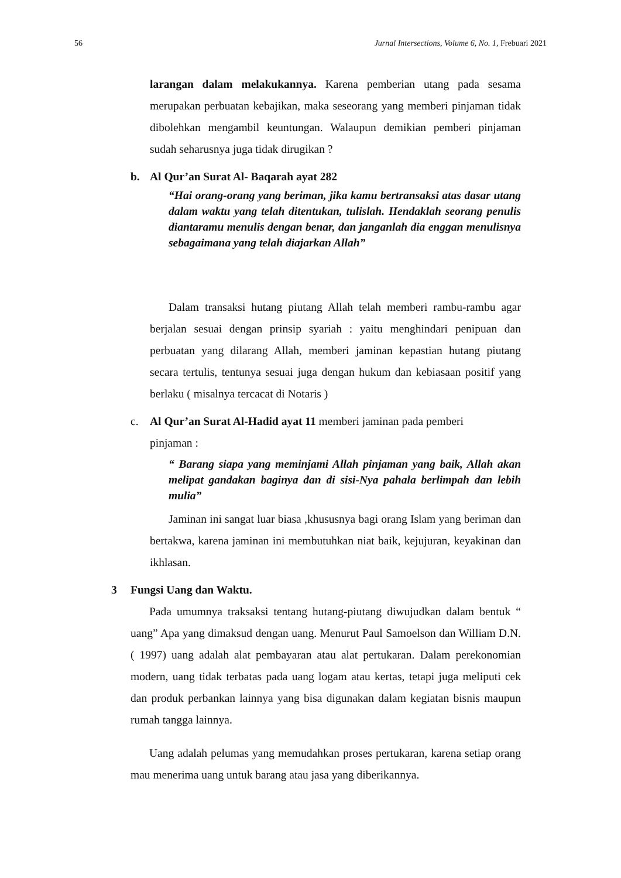56 Jurnal Intersections, Volume 6, No. 1, Frebuari 2021
larangan dalam melakukannya. Karena pemberian utang pada sesama merupakan perbuatan kebajikan, maka seseorang yang memberi pinjaman tidak dibolehkan mengambil keuntungan. Walaupun demikian pemberi pinjaman sudah seharusnya juga tidak dirugikan ?
b. Al Qur’an Surat Al- Baqarah ayat 282
“Hai orang-orang yang beriman, jika kamu bertransaksi atas dasar utang dalam waktu yang telah ditentukan, tulislah. Hendaklah seorang penulis diantaramu menulis dengan benar, dan janganlah dia enggan menulisnya sebagaimana yang telah diajarkan Allah”
Dalam transaksi hutang piutang Allah telah memberi rambu-rambu agar berjalan sesuai dengan prinsip syariah : yaitu menghindari penipuan dan perbuatan yang dilarang Allah, memberi jaminan kepastian hutang piutang secara tertulis, tentunya sesuai juga dengan hukum dan kebiasaan positif yang berlaku ( misalnya tercacat di Notaris )
c. Al Qur’an Surat Al-Hadid ayat 11 memberi jaminan pada pemberi
pinjaman :
“ Barang siapa yang meminjami Allah pinjaman yang baik, Allah akan melipat gandakan baginya dan di sisi-Nya pahala berlimpah dan lebih mulia”
Jaminan ini sangat luar biasa ,khususnya bagi orang Islam yang beriman dan bertakwa, karena jaminan ini membutuhkan niat baik, kejujuran, keyakinan dan ikhlasan.
3 Fungsi Uang dan Waktu.
Pada umumnya traksaksi tentang hutang-piutang diwujudkan dalam bentuk “ uang” Apa yang dimaksud dengan uang. Menurut Paul Samoelson dan William D.N. ( 1997) uang adalah alat pembayaran atau alat pertukaran. Dalam perekonomian modern, uang tidak terbatas pada uang logam atau kertas, tetapi juga meliputi cek dan produk perbankan lainnya yang bisa digunakan dalam kegiatan bisnis maupun rumah tangga lainnya.
Uang adalah pelumas yang memudahkan proses pertukaran, karena setiap orang mau menerima uang untuk barang atau jasa yang diberikannya.